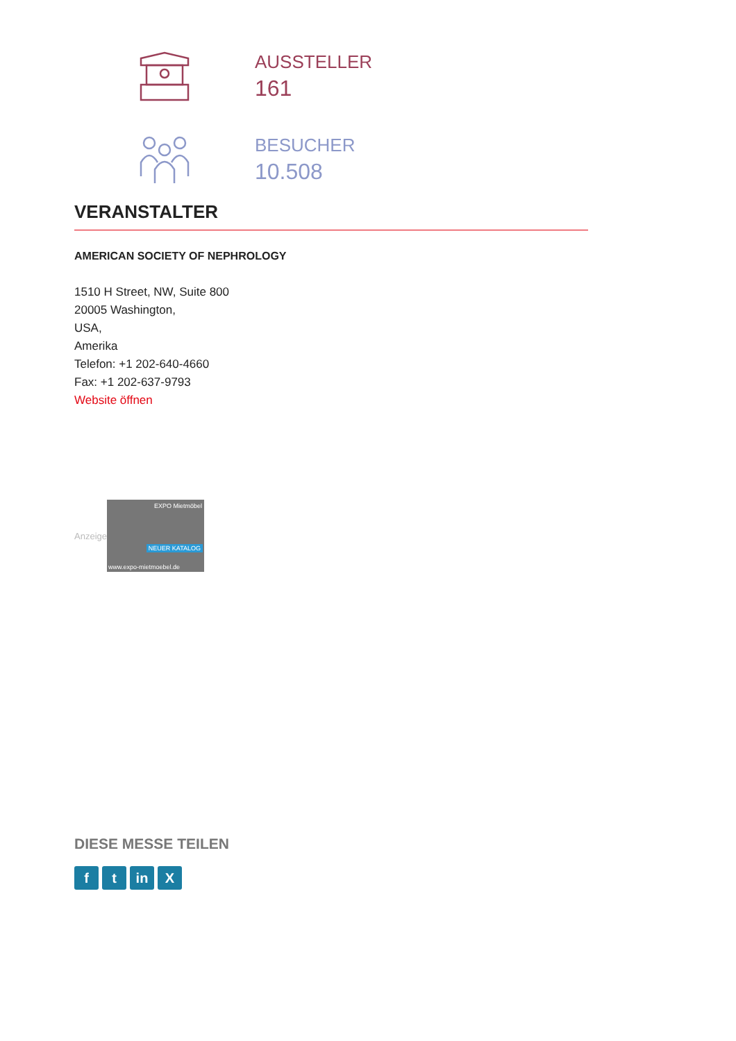AUSSTELLER
161
BESUCHER
10.508
VERANSTALTER
AMERICAN SOCIETY OF NEPHROLOGY
1510 H Street, NW, Suite 800
20005 Washington,
USA,
Amerika
Telefon: +1 202-640-4660
Fax: +1 202-637-9793
Website öffnen
Anzeige
EXPO Mietmöbel
NEUER KATALOG
www.expo-mietmoebel.de
DIESE MESSE TEILEN
f t in X